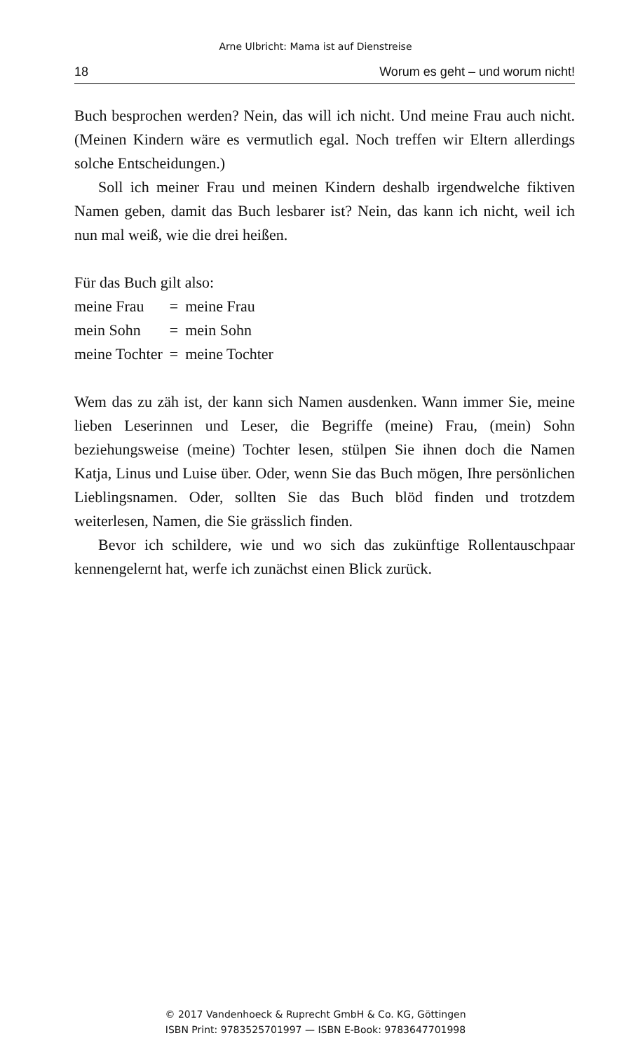Arne Ulbricht: Mama ist auf Dienstreise
18 Worum es geht – und worum nicht!
Buch besprochen werden? Nein, das will ich nicht. Und meine Frau auch nicht. (Meinen Kindern wäre es vermutlich egal. Noch treffen wir Eltern allerdings solche Entscheidungen.)
Soll ich meiner Frau und meinen Kindern deshalb irgendwelche fiktiven Namen geben, damit das Buch lesbarer ist? Nein, das kann ich nicht, weil ich nun mal weiß, wie die drei heißen.
Für das Buch gilt also:
| meine Frau | = | meine Frau |
| mein Sohn | = | mein Sohn |
| meine Tochter | = | meine Tochter |
Wem das zu zäh ist, der kann sich Namen ausdenken. Wann immer Sie, meine lieben Leserinnen und Leser, die Begriffe (meine) Frau, (mein) Sohn beziehungsweise (meine) Tochter lesen, stülpen Sie ihnen doch die Namen Katja, Linus und Luise über. Oder, wenn Sie das Buch mögen, Ihre persönlichen Lieblingsnamen. Oder, sollten Sie das Buch blöd finden und trotzdem weiterlesen, Namen, die Sie grässlich finden.
Bevor ich schildere, wie und wo sich das zukünftige Rollentausch­paar kennengelernt hat, werfe ich zunächst einen Blick zurück.
© 2017 Vandenhoeck & Ruprecht GmbH & Co. KG, Göttingen
ISBN Print: 9783525701997 — ISBN E-Book: 9783647701998